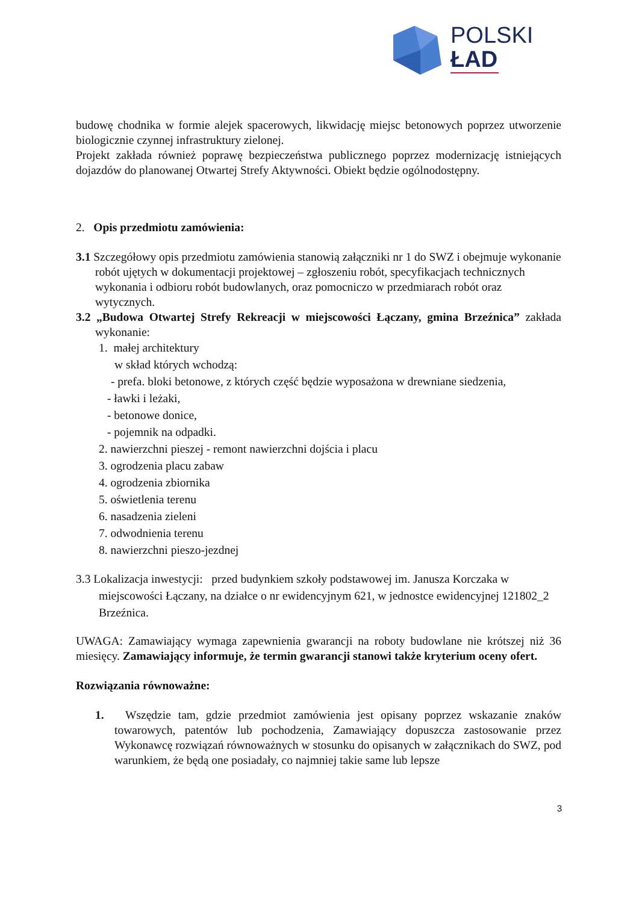POLSKI
ŁAD
budowę chodnika w formie alejek spacerowych, likwidację miejsc betonowych poprzez utworzenie biologicznie czynnej infrastruktury zielonej.
Projekt zakłada również poprawę bezpieczeństwa publicznego poprzez modernizację istniejących dojazdów do planowanej Otwartej Strefy Aktywności. Obiekt będzie ogólnodostępny.
2. Opis przedmiotu zamówienia:
3.1 Szczegółowy opis przedmiotu zamówienia stanowią załączniki nr 1 do SWZ i obejmuje wykonanie robót ujętych w dokumentacji projektowej – zgłoszeniu robót, specyfikacjach technicznych wykonania i odbioru robót budowlanych, oraz pomocniczo w przedmiarach robót oraz wytycznych.
3.2 „Budowa Otwartej Strefy Rekreacji w miejscowości Łączany, gmina Brzeźnica” zakłada wykonanie:
1. małej architektury
w skład których wchodzą:
- prefa. bloki betonowe, z których część będzie wyposażona w drewniane siedzenia,
- ławki i leżaki,
- betonowe donice,
- pojemnik na odpadki.
2. nawierzchni pieszej - remont nawierzchni dojścia i placu
3. ogrodzenia placu zabaw
4. ogrodzenia zbiornika
5. oświetlenia terenu
6. nasadzenia zieleni
7. odwodnienia terenu
8. nawierzchni pieszo-jezdnej
3.3 Lokalizacja inwestycji: przed budynkiem szkoły podstawowej im. Janusza Korczaka w miejscowości Łączany, na działce o nr ewidencyjnym 621, w jednostce ewidencyjnej 121802_2 Brzeźnica.
UWAGA: Zamawiający wymaga zapewnienia gwarancji na roboty budowlane nie krótszej niż 36 miesięcy. Zamawiający informuje, że termin gwarancji stanowi także kryterium oceny ofert.
Rozwiązania równoważne:
1. Wszędzie tam, gdzie przedmiot zamówienia jest opisany poprzez wskazanie znaków towarowych, patentów lub pochodzenia, Zamawiający dopuszcza zastosowanie przez Wykonawcę rozwiązań równoważnych w stosunku do opisanych w załącznikach do SWZ, pod warunkiem, że będą one posiadały, co najmniej takie same lub lepsze
3